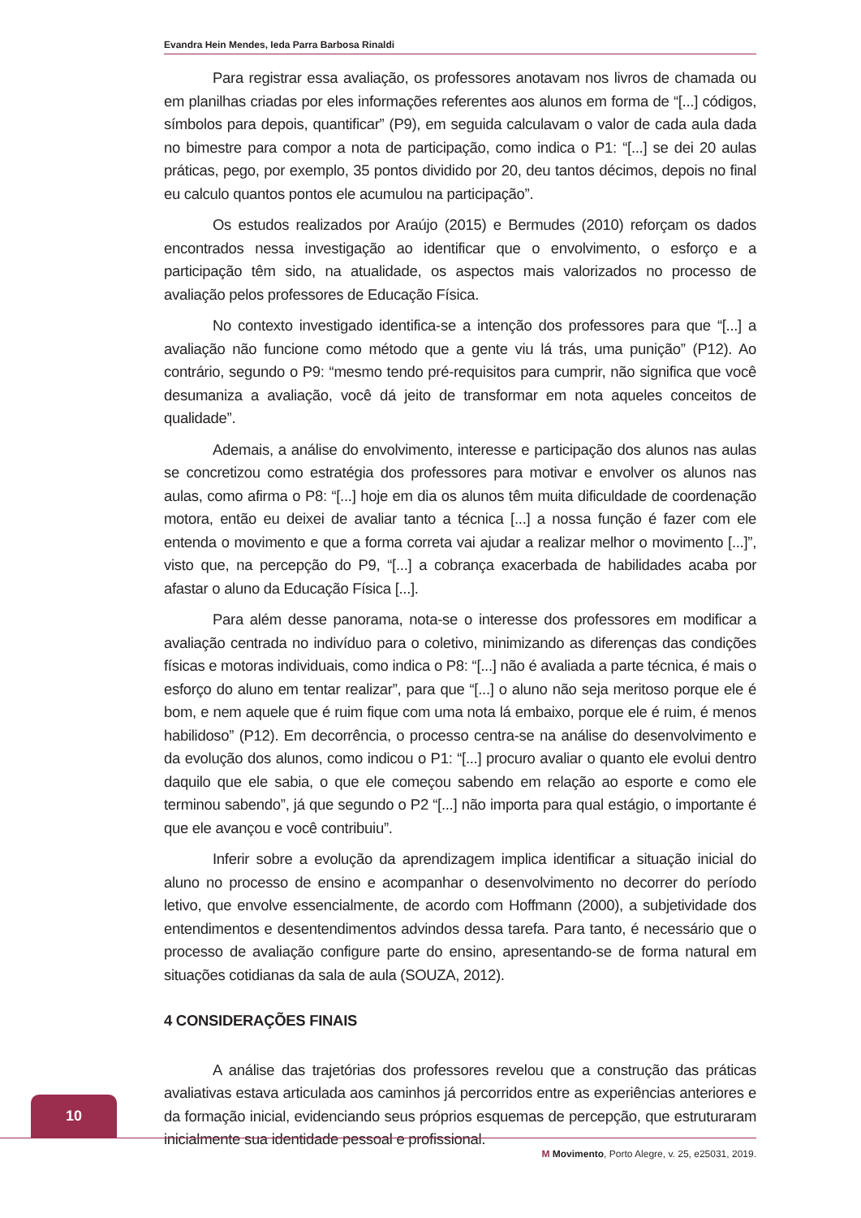Evandra Hein Mendes, Ieda Parra Barbosa Rinaldi
Para registrar essa avaliação, os professores anotavam nos livros de chamada ou em planilhas criadas por eles informações referentes aos alunos em forma de “[...] códigos, símbolos para depois, quantificar” (P9), em seguida calculavam o valor de cada aula dada no bimestre para compor a nota de participação, como indica o P1: “[...] se dei 20 aulas práticas, pego, por exemplo, 35 pontos dividido por 20, deu tantos décimos, depois no final eu calculo quantos pontos ele acumulou na participação”.
Os estudos realizados por Araújo (2015) e Bermudes (2010) reforçam os dados encontrados nessa investigação ao identificar que o envolvimento, o esforço e a participação têm sido, na atualidade, os aspectos mais valorizados no processo de avaliação pelos professores de Educação Física.
No contexto investigado identifica-se a intenção dos professores para que “[...] a avaliação não funcione como método que a gente viu lá trás, uma punição” (P12). Ao contrário, segundo o P9: “mesmo tendo pré-requisitos para cumprir, não significa que você desumaniza a avaliação, você dá jeito de transformar em nota aqueles conceitos de qualidade”.
Ademais, a análise do envolvimento, interesse e participação dos alunos nas aulas se concretizou como estratégia dos professores para motivar e envolver os alunos nas aulas, como afirma o P8: “[...] hoje em dia os alunos têm muita dificuldade de coordenação motora, então eu deixei de avaliar tanto a técnica [...] a nossa função é fazer com ele entenda o movimento e que a forma correta vai ajudar a realizar melhor o movimento [...]”, visto que, na percepção do P9, “[...] a cobrança exacerbada de habilidades acaba por afastar o aluno da Educação Física [...].
Para além desse panorama, nota-se o interesse dos professores em modificar a avaliação centrada no indivíduo para o coletivo, minimizando as diferenças das condições físicas e motoras individuais, como indica o P8: “[...] não é avaliada a parte técnica, é mais o esforço do aluno em tentar realizar”, para que “[...] o aluno não seja meritoso porque ele é bom, e nem aquele que é ruim fique com uma nota lá embaixo, porque ele é ruim, é menos habilidoso” (P12). Em decorrência, o processo centra-se na análise do desenvolvimento e da evolução dos alunos, como indicou o P1: “[...] procuro avaliar o quanto ele evolui dentro daquilo que ele sabia, o que ele começou sabendo em relação ao esporte e como ele terminou sabendo”, já que segundo o P2 “[...] não importa para qual estágio, o importante é que ele avançou e você contribuiu”.
Inferir sobre a evolução da aprendizagem implica identificar a situação inicial do aluno no processo de ensino e acompanhar o desenvolvimento no decorrer do período letivo, que envolve essencialmente, de acordo com Hoffmann (2000), a subjetividade dos entendimentos e desentendimentos advindos dessa tarefa. Para tanto, é necessário que o processo de avaliação configure parte do ensino, apresentando-se de forma natural em situações cotidianas da sala de aula (SOUZA, 2012).
4 CONSIDERAÇÕES FINAIS
A análise das trajetórias dos professores revelou que a construção das práticas avaliativas estava articulada aos caminhos já percorridos entre as experiências anteriores e da formação inicial, evidenciando seus próprios esquemas de percepção, que estruturaram inicialmente sua identidade pessoal e profissional.
10
M Movimento, Porto Alegre, v. 25, e25031, 2019.